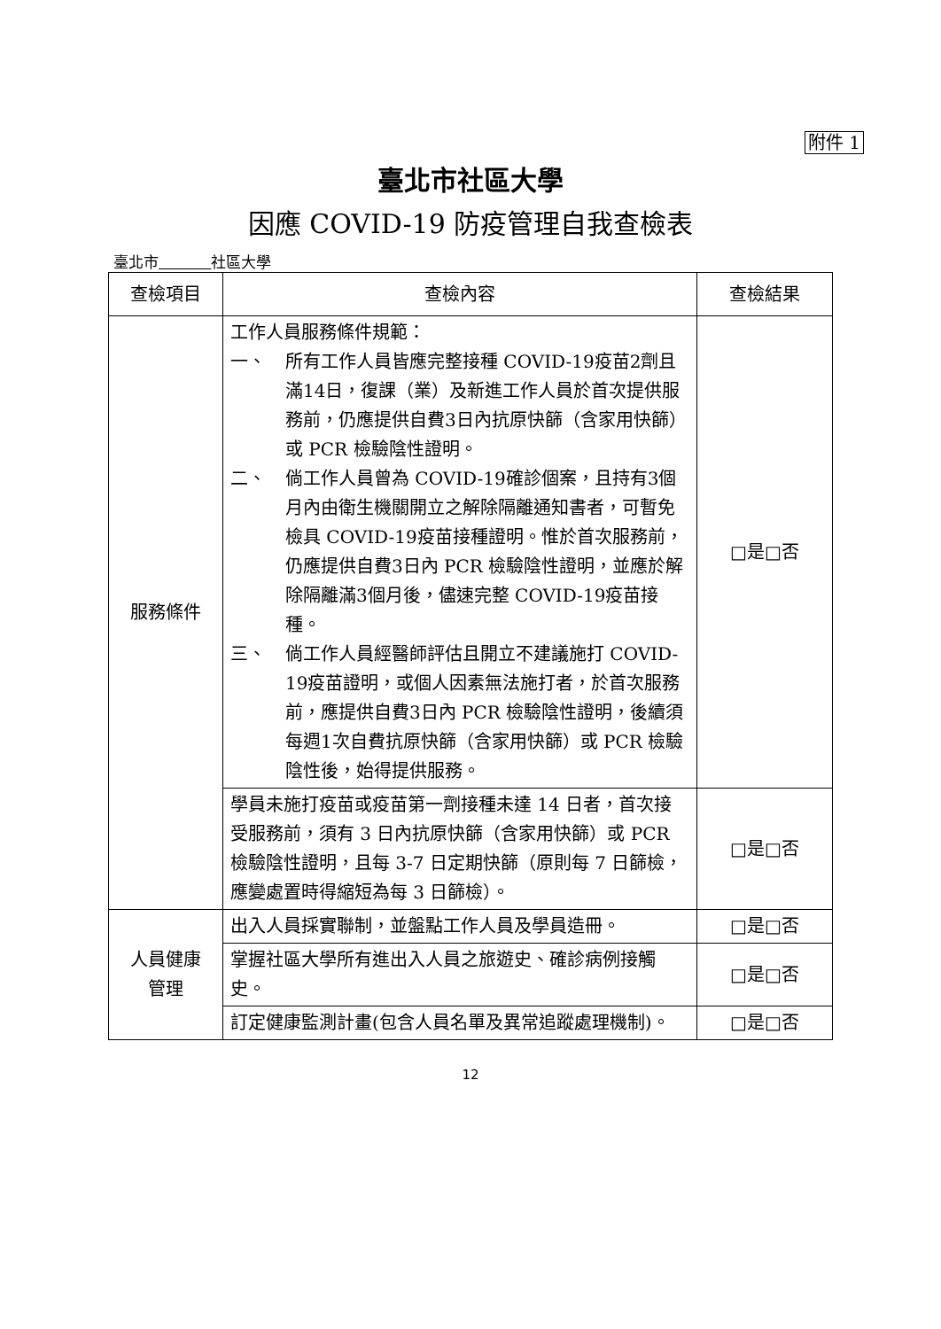附件 1
臺北市社區大學
因應 COVID-19 防疫管理自我查檢表
臺北市 社區大學
| 查檢項目 | 查檢內容 | 查檢結果 |
| --- | --- | --- |
| 服務條件 | 工作人員服務條件規範： 一、 所有工作人員皆應完整接種 COVID-19疫苗2劑且滿14日，復課（業）及新進工作人員於首次提供服務前，仍應提供自費3日內抗原快篩（含家用快篩）或 PCR 檢驗陰性證明。 二、 倘工作人員曾為 COVID-19確診個案，且持有3個月內由衛生機關開立之解除隔離通知書者，可暫免檢具 COVID-19疫苗接種證明。惟於首次服務前，仍應提供自費3日內 PCR 檢驗陰性證明，並應於解除隔離滿3個月後，儘速完整 COVID-19疫苗接種。 三、 倘工作人員經醫師評估且開立不建議施打 COVID-19疫苗證明，或個人因素無法施打者，於首次服務前，應提供自費3日內 PCR 檢驗陰性證明，後續須每週1次自費抗原快篩（含家用快篩）或 PCR 檢驗陰性後，始得提供服務。 | □是□否 |
| | 學員未施打疫苗或疫苗第一劑接種未達 14 日者，首次接受服務前，須有 3 日內抗原快篩（含家用快篩）或 PCR 檢驗陰性證明，且每 3-7 日定期快篩（原則每 7 日篩檢，應變處置時得縮短為每 3 日篩檢）。 | □是□否 |
| 人員健康 管理 | 出入人員採實聯制，並盤點工作人員及學員造冊。 | □是□否 |
| | 掌握社區大學所有進出入人員之旅遊史、確診病例接觸史。 | □是□否 |
| | 訂定健康監測計畫(包含人員名單及異常追蹤處理機制)。 | □是□否 |
12